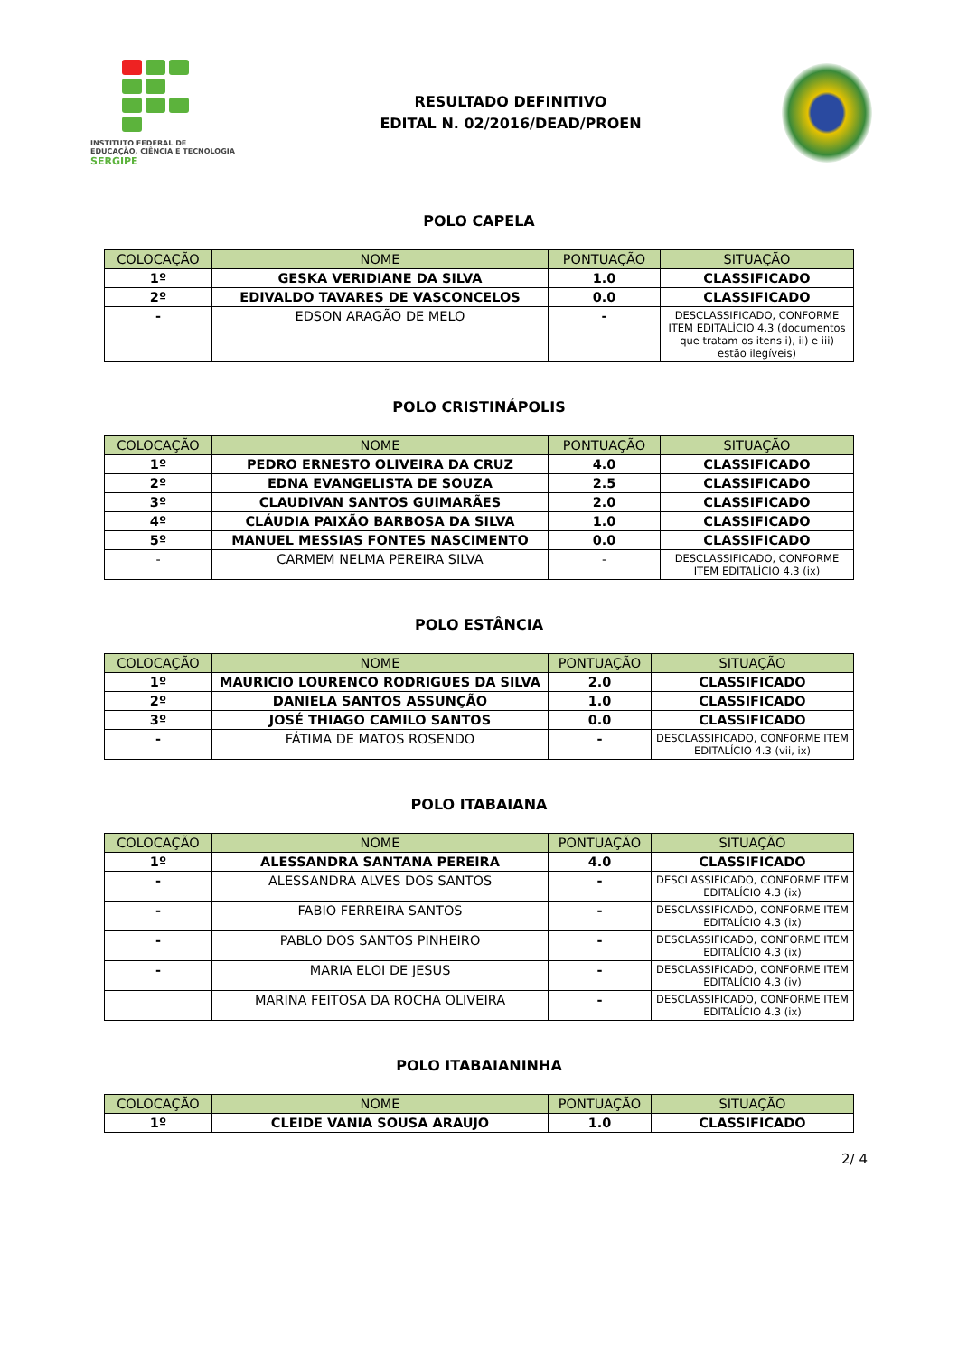INSTITUTO FEDERAL DE
EDUCAÇÃO, CIÊNCIA E TECNOLOGIA
SERGIPE
RESULTADO DEFINITIVO
EDITAL N. 02/2016/DEAD/PROEN
POLO CAPELA
| COLOCAÇÃO | NOME | PONTUAÇÃO | SITUAÇÃO |
| --- | --- | --- | --- |
| 1º | GESKA VERIDIANE DA SILVA | 1.0 | CLASSIFICADO |
| 2º | EDIVALDO TAVARES DE VASCONCELOS | 0.0 | CLASSIFICADO |
| - | EDSON ARAGÃO DE MELO | - | DESCLASSIFICADO, CONFORME ITEM EDITALÍCIO 4.3 (documentos que tratam os itens i), ii) e iii) estão ilegíveis) |
POLO CRISTINÁPOLIS
| COLOCAÇÃO | NOME | PONTUAÇÃO | SITUAÇÃO |
| --- | --- | --- | --- |
| 1º | PEDRO ERNESTO OLIVEIRA DA CRUZ | 4.0 | CLASSIFICADO |
| 2º | EDNA EVANGELISTA DE SOUZA | 2.5 | CLASSIFICADO |
| 3º | CLAUDIVAN SANTOS GUIMARÃES | 2.0 | CLASSIFICADO |
| 4º | CLÁUDIA PAIXÃO BARBOSA DA SILVA | 1.0 | CLASSIFICADO |
| 5º | MANUEL MESSIAS FONTES NASCIMENTO | 0.0 | CLASSIFICADO |
| - | CARMEM NELMA PEREIRA SILVA | - | DESCLASSIFICADO, CONFORME ITEM EDITALÍCIO 4.3 (ix) |
POLO ESTÂNCIA
| COLOCAÇÃO | NOME | PONTUAÇÃO | SITUAÇÃO |
| --- | --- | --- | --- |
| 1º | MAURICIO LOURENCO RODRIGUES DA SILVA | 2.0 | CLASSIFICADO |
| 2º | DANIELA SANTOS ASSUNÇÃO | 1.0 | CLASSIFICADO |
| 3º | JOSÉ THIAGO CAMILO SANTOS | 0.0 | CLASSIFICADO |
| - | FÁTIMA DE MATOS ROSENDO | - | DESCLASSIFICADO, CONFORME ITEM EDITALÍCIO 4.3 (vii, ix) |
POLO ITABAIANA
| COLOCAÇÃO | NOME | PONTUAÇÃO | SITUAÇÃO |
| --- | --- | --- | --- |
| 1º | ALESSANDRA SANTANA PEREIRA | 4.0 | CLASSIFICADO |
| - | ALESSANDRA ALVES DOS SANTOS | - | DESCLASSIFICADO, CONFORME ITEM EDITALÍCIO 4.3 (ix) |
| - | FABIO FERREIRA SANTOS | - | DESCLASSIFICADO, CONFORME ITEM EDITALÍCIO 4.3 (ix) |
| - | PABLO DOS SANTOS PINHEIRO | - | DESCLASSIFICADO, CONFORME ITEM EDITALÍCIO 4.3 (ix) |
| - | MARIA ELOI DE JESUS | - | DESCLASSIFICADO, CONFORME ITEM EDITALÍCIO 4.3 (iv) |
| | MARINA FEITOSA DA ROCHA OLIVEIRA | - | DESCLASSIFICADO, CONFORME ITEM EDITALÍCIO 4.3 (ix) |
POLO ITABAIANINHA
| COLOCAÇÃO | NOME | PONTUAÇÃO | SITUAÇÃO |
| --- | --- | --- | --- |
| 1º | CLEIDE VANIA SOUSA ARAUJO | 1.0 | CLASSIFICADO |
2/ 4